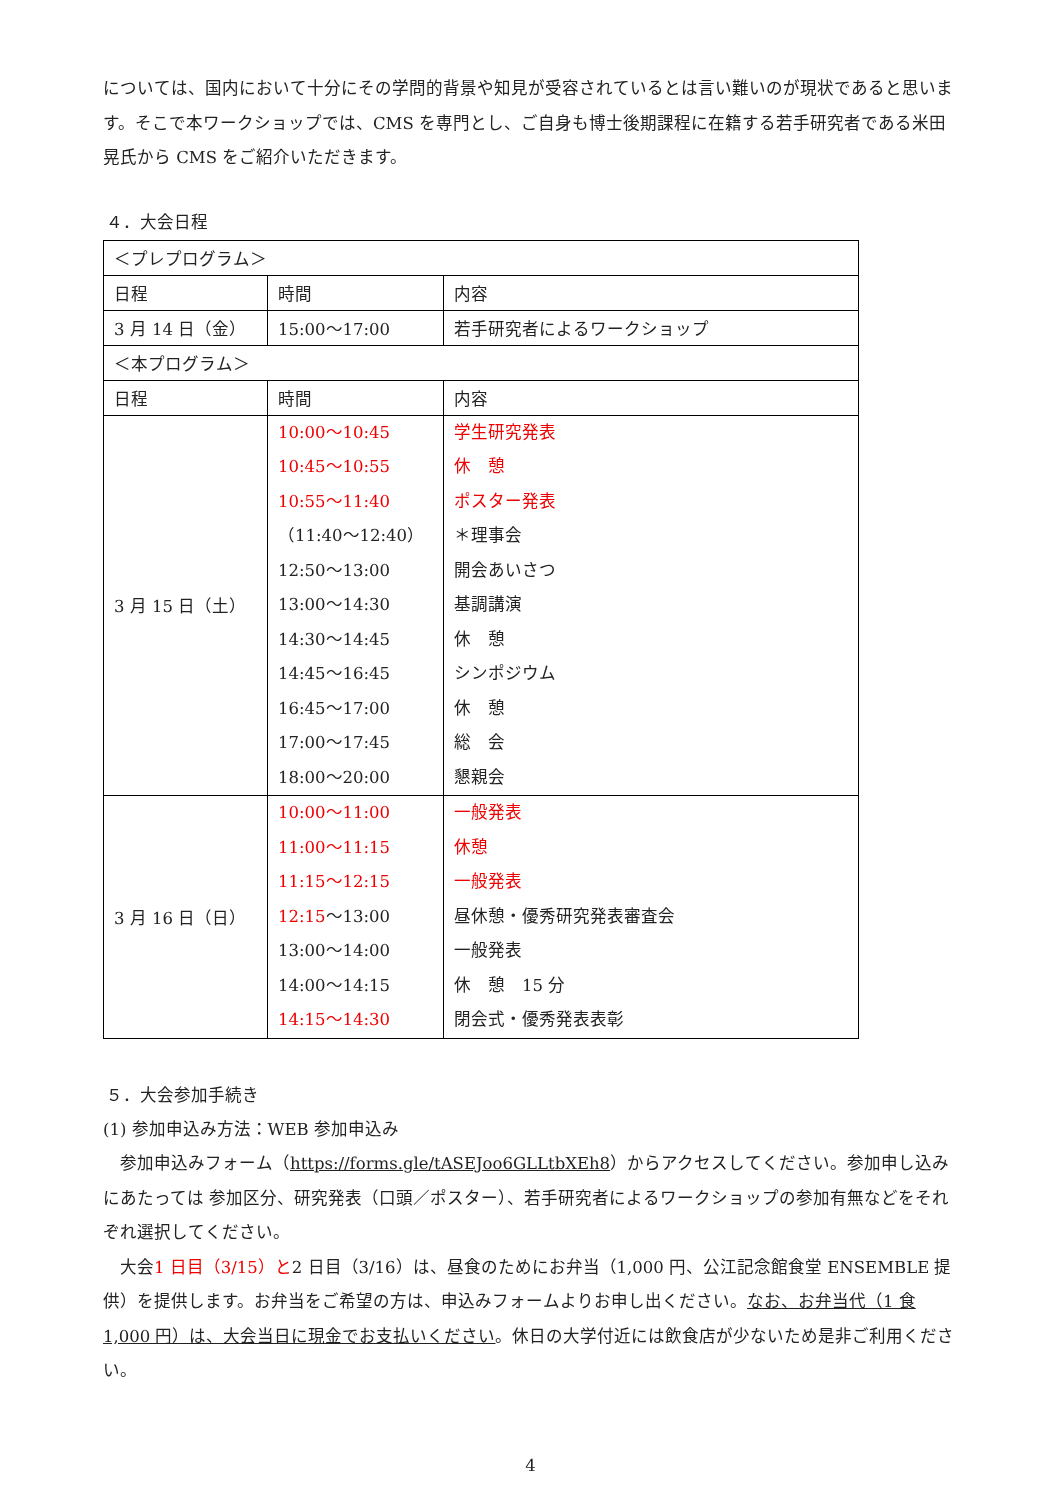については、国内において十分にその学問的背景や知見が受容されているとは言い難いのが現状であると思います。そこで本ワークショップでは、CMS を専門とし、ご自身も博士後期課程に在籍する若手研究者である米田晃氏から CMS をご紹介いただきます。
４．大会日程
| ＜プレプログラム＞ | | |
| 日程 | 時間 | 内容 |
| 3 月 14 日（金） | 15:00～17:00 | 若手研究者によるワークショップ |
| ＜本プログラム＞ | | |
| 日程 | 時間 | 内容 |
| 3 月 15 日（土） | 10:00～10:45 10:45～10:55 10:55～11:40 （11:40～12:40） 12:50～13:00 13:00～14:30 14:30～14:45 14:45～16:45 16:45～17:00 17:00～17:45 18:00～20:00 | 学生研究発表 休 憩 ポスター発表 ＊理事会 開会あいさつ 基調講演 休 憩 シンポジウム 休 憩 総 会 懇親会 |
| 3 月 16 日（日） | 10:00～11:00 11:00～11:15 11:15～12:15 12:15 ～13:00 13:00～14:00 14:00～14:15 14:15～14:30 | 一般発表 休憩 一般発表 昼休憩・優秀研究発表審査会 一般発表 休 憩 15 分 閉会式・優秀発表表彰 |
５．大会参加手続き
(1) 参加申込み方法：WEB 参加申込み
　参加申込みフォーム（https://forms.gle/tASEJoo6GLLtbXEh8）からアクセスしてください。参加申し込みにあたっては 参加区分、研究発表（口頭／ポスター）、若手研究者によるワークショップの参加有無などをそれぞれ選択してください。
　大会1 日目（3/15）と2 日目（3/16）は、昼食のためにお弁当（1,000 円、公江記念館食堂 ENSEMBLE 提供）を提供します。お弁当をご希望の方は、申込みフォームよりお申し出ください。なお、お弁当代（1 食 1,000 円）は、大会当日に現金でお支払いください。休日の大学付近には飲食店が少ないため是非ご利用ください。
4